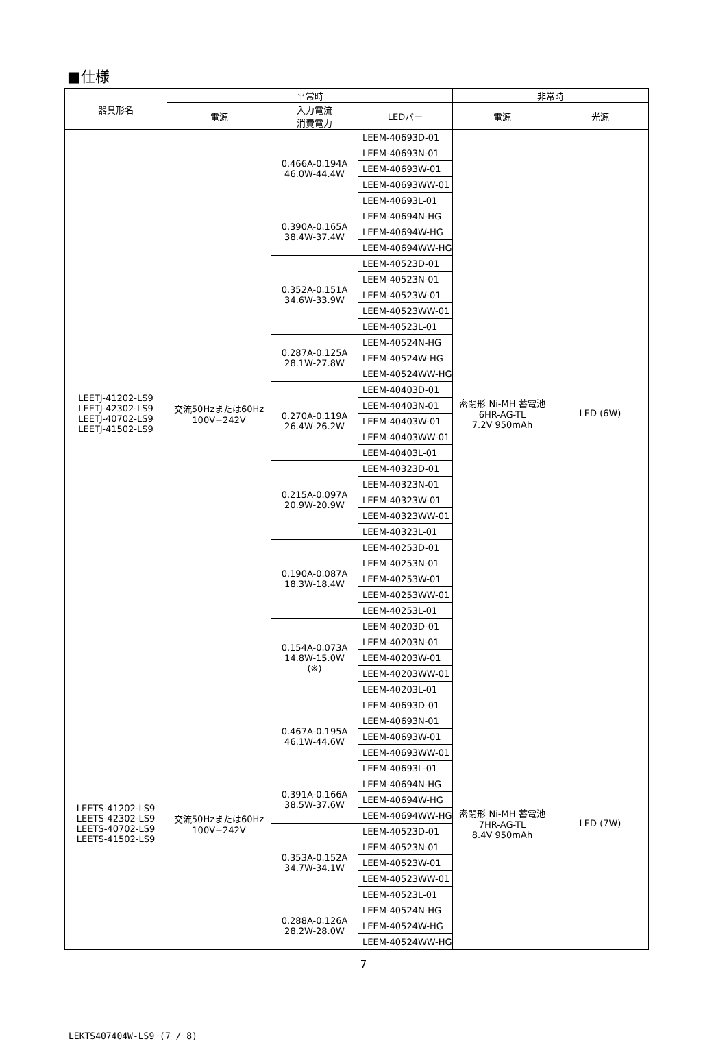■仕様
| 器具形名 | 平常時 | | | 非常時 | |
| --- | --- | --- | --- | --- | --- |
| | 電源 | 入力電流 消費電力 | LEDバー | 電源 | 光源 |
| LEETJ-41202-LS9 LEETJ-42302-LS9 LEETJ-40702-LS9 LEETJ-41502-LS9 | 交流50Hzまたは60Hz 100V−242V | 0.466A-0.194A 46.0W-44.4W | LEEM-40693D-01 | 密閉形 Ni-MH 蓄電池 6HR-AG-TL 7.2V 950mAh | LED (6W) |
| | | | LEEM-40693N-01 | | |
| | | | LEEM-40693W-01 | | |
| | | | LEEM-40693WW-01 | | |
| | | | LEEM-40693L-01 | | |
| | | 0.390A-0.165A 38.4W-37.4W | LEEM-40694N-HG | | |
| | | | LEEM-40694W-HG | | |
| | | | LEEM-40694WW-HG | | |
| | | 0.352A-0.151A 34.6W-33.9W | LEEM-40523D-01 | | |
| | | | LEEM-40523N-01 | | |
| | | | LEEM-40523W-01 | | |
| | | | LEEM-40523WW-01 | | |
| | | | LEEM-40523L-01 | | |
| | | 0.287A-0.125A 28.1W-27.8W | LEEM-40524N-HG | | |
| | | | LEEM-40524W-HG | | |
| | | | LEEM-40524WW-HG | | |
| | | 0.270A-0.119A 26.4W-26.2W | LEEM-40403D-01 | | |
| | | | LEEM-40403N-01 | | |
| | | | LEEM-40403W-01 | | |
| | | | LEEM-40403WW-01 | | |
| | | | LEEM-40403L-01 | | |
| | | 0.215A-0.097A 20.9W-20.9W | LEEM-40323D-01 | | |
| | | | LEEM-40323N-01 | | |
| | | | LEEM-40323W-01 | | |
| | | | LEEM-40323WW-01 | | |
| | | | LEEM-40323L-01 | | |
| | | 0.190A-0.087A 18.3W-18.4W | LEEM-40253D-01 | | |
| | | | LEEM-40253N-01 | | |
| | | | LEEM-40253W-01 | | |
| | | | LEEM-40253WW-01 | | |
| | | | LEEM-40253L-01 | | |
| | | 0.154A-0.073A 14.8W-15.0W (※) | LEEM-40203D-01 | | |
| | | | LEEM-40203N-01 | | |
| | | | LEEM-40203W-01 | | |
| | | | LEEM-40203WW-01 | | |
| | | | LEEM-40203L-01 | | |
| LEETS-41202-LS9 LEETS-42302-LS9 LEETS-40702-LS9 LEETS-41502-LS9 | 交流50Hzまたは60Hz 100V−242V | 0.467A-0.195A 46.1W-44.6W | LEEM-40693D-01 | 密閉形 Ni-MH 蓄電池 7HR-AG-TL 8.4V 950mAh | LED (7W) |
| | | | LEEM-40693N-01 | | |
| | | | LEEM-40693W-01 | | |
| | | | LEEM-40693WW-01 | | |
| | | | LEEM-40693L-01 | | |
| | | 0.391A-0.166A 38.5W-37.6W | LEEM-40694N-HG | | |
| | | | LEEM-40694W-HG | | |
| | | | LEEM-40694WW-HG | | |
| | | 0.353A-0.152A 34.7W-34.1W | LEEM-40523D-01 | | |
| | | | LEEM-40523N-01 | | |
| | | | LEEM-40523W-01 | | |
| | | | LEEM-40523WW-01 | | |
| | | | LEEM-40523L-01 | | |
| | | 0.288A-0.126A 28.2W-28.0W | LEEM-40524N-HG | | |
| | | | LEEM-40524W-HG | | |
| | | | LEEM-40524WW-HG | | |
7
LEKTS407404W-LS9 (7 / 8)